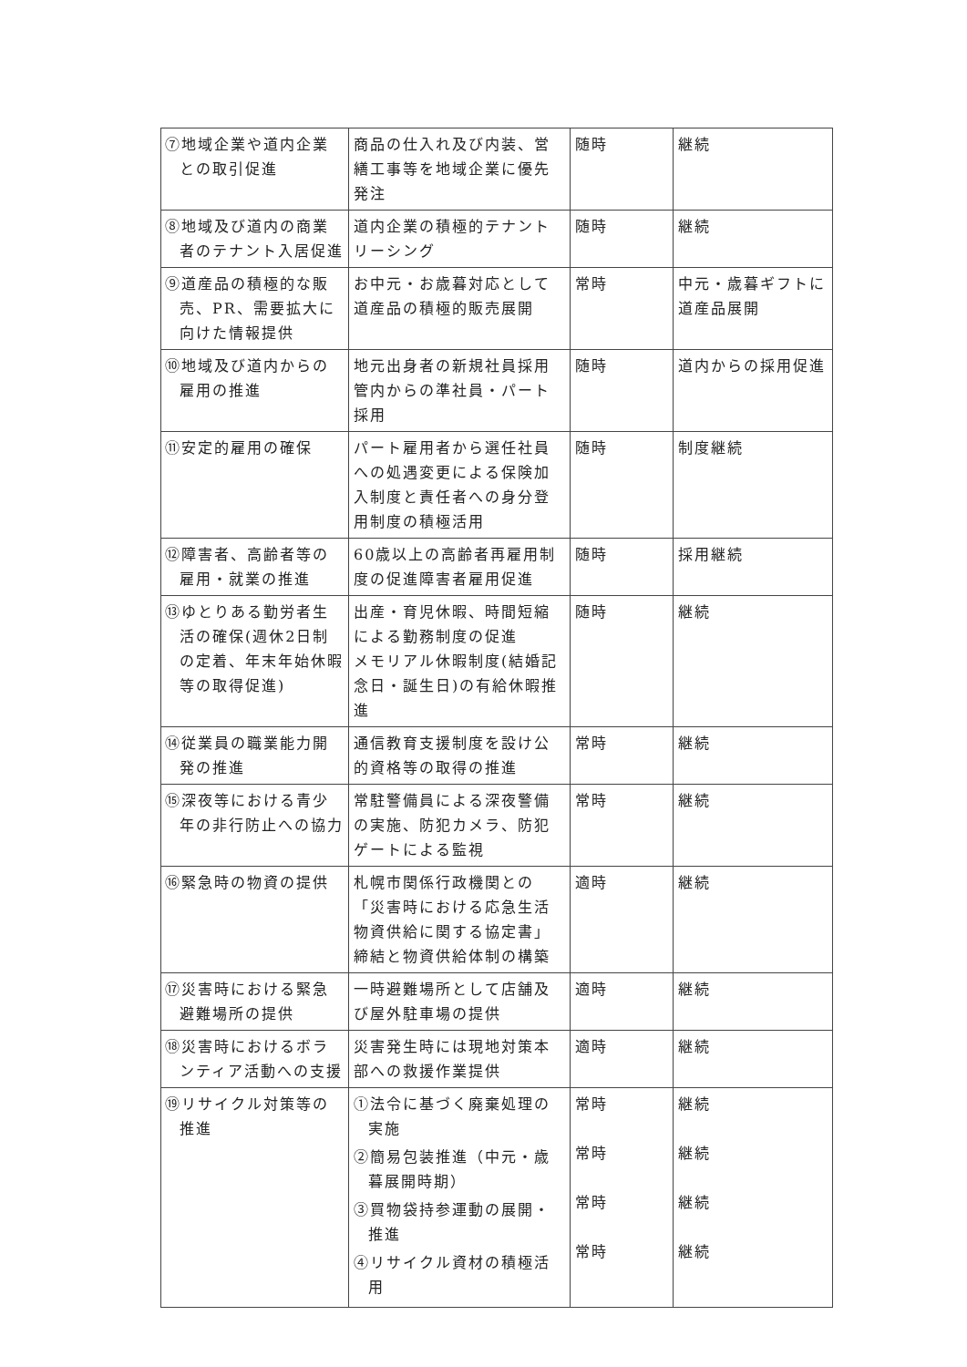| ⑦地域企業や道内企業との取引促進 | 商品の仕入れ及び内装、営繕工事等を地域企業に優先発注 | 随時 | 継続 |
| ⑧地域及び道内の商業者のテナント入居促進 | 道内企業の積極的テナントリーシング | 随時 | 継続 |
| ⑨道産品の積極的な販売、PR、需要拡大に向けた情報提供 | お中元・お歳暮対応として道産品の積極的販売展開 | 常時 | 中元・歳暮ギフトに道産品展開 |
| ⑩地域及び道内からの雇用の推進 | 地元出身者の新規社員採用 管内からの準社員・パート採用 | 随時 | 道内からの採用促進 |
| ⑪安定的雇用の確保 | パート雇用者から選任社員への処遇変更による保険加入制度と責任者への身分登用制度の積極活用 | 随時 | 制度継続 |
| ⑫障害者、高齢者等の雇用・就業の推進 | 60歳以上の高齢者再雇用制度の促進障害者雇用促進 | 随時 | 採用継続 |
| ⑬ゆとりある勤労者生活の確保(週休2日制の定着、年末年始休暇等の取得促進) | 出産・育児休暇、時間短縮による勤務制度の促進 メモリアル休暇制度(結婚記念日・誕生日)の有給休暇推進 | 随時 | 継続 |
| ⑭従業員の職業能力開発の推進 | 通信教育支援制度を設け公的資格等の取得の推進 | 常時 | 継続 |
| ⑮深夜等における青少年の非行防止への協力 | 常駐警備員による深夜警備の実施、防犯カメラ、防犯ゲートによる監視 | 常時 | 継続 |
| ⑯緊急時の物資の提供 | 札幌市関係行政機関との「災害時における応急生活物資供給に関する協定書」締結と物資供給体制の構築 | 適時 | 継続 |
| ⑰災害時における緊急避難場所の提供 | 一時避難場所として店舗及び屋外駐車場の提供 | 適時 | 継続 |
| ⑱災害時におけるボランティア活動への支援 | 災害発生時には現地対策本部への救援作業提供 | 適時 | 継続 |
| ⑲リサイクル対策等の推進 | ①法令に基づく廃棄処理の実施 ②簡易包装推進（中元・歳暮展開時期） ③買物袋持参運動の展開・推進 ④リサイクル資材の積極活用 | 常時 常時 常時 常時 | 継続 継続 継続 継続 |